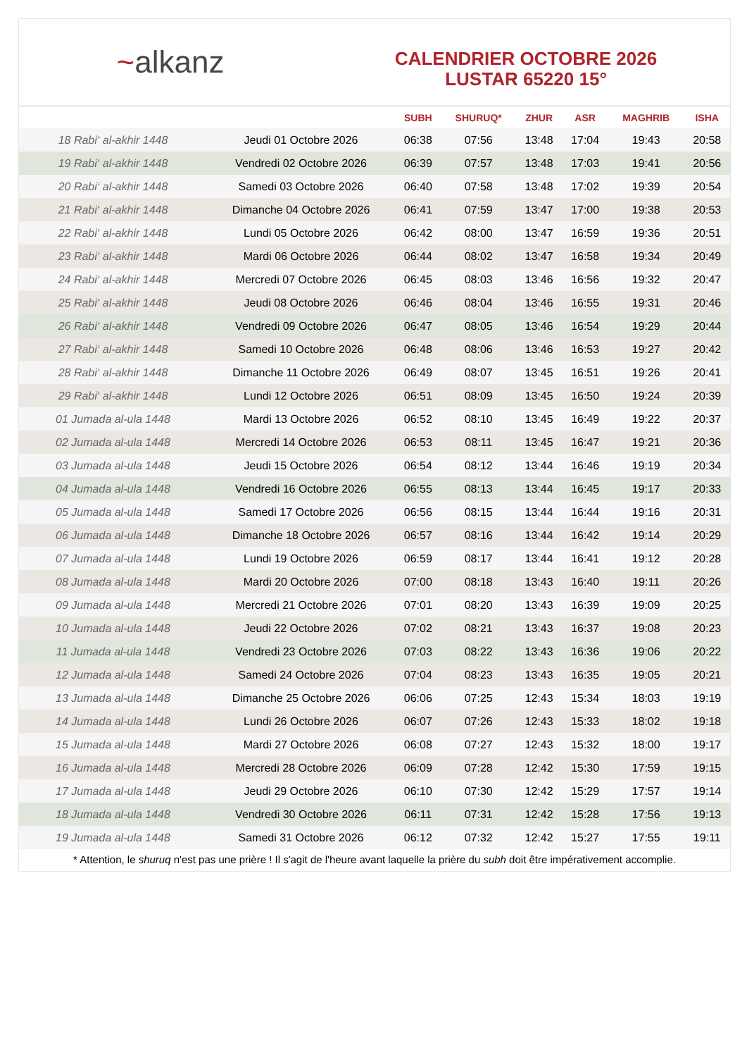~ alkanz
CALENDRIER OCTOBRE 2026
LUSTAR 65220 15°
| | | SUBH | SHURUQ* | ZHUR | ASR | MAGHRIB | ISHA |
| --- | --- | --- | --- | --- | --- | --- | --- |
| 18 Rabi‘ al-akhir 1448 | Jeudi 01 Octobre 2026 | 06:38 | 07:56 | 13:48 | 17:04 | 19:43 | 20:58 |
| 19 Rabi‘ al-akhir 1448 | Vendredi 02 Octobre 2026 | 06:39 | 07:57 | 13:48 | 17:03 | 19:41 | 20:56 |
| 20 Rabi‘ al-akhir 1448 | Samedi 03 Octobre 2026 | 06:40 | 07:58 | 13:48 | 17:02 | 19:39 | 20:54 |
| 21 Rabi‘ al-akhir 1448 | Dimanche 04 Octobre 2026 | 06:41 | 07:59 | 13:47 | 17:00 | 19:38 | 20:53 |
| 22 Rabi‘ al-akhir 1448 | Lundi 05 Octobre 2026 | 06:42 | 08:00 | 13:47 | 16:59 | 19:36 | 20:51 |
| 23 Rabi‘ al-akhir 1448 | Mardi 06 Octobre 2026 | 06:44 | 08:02 | 13:47 | 16:58 | 19:34 | 20:49 |
| 24 Rabi‘ al-akhir 1448 | Mercredi 07 Octobre 2026 | 06:45 | 08:03 | 13:46 | 16:56 | 19:32 | 20:47 |
| 25 Rabi‘ al-akhir 1448 | Jeudi 08 Octobre 2026 | 06:46 | 08:04 | 13:46 | 16:55 | 19:31 | 20:46 |
| 26 Rabi‘ al-akhir 1448 | Vendredi 09 Octobre 2026 | 06:47 | 08:05 | 13:46 | 16:54 | 19:29 | 20:44 |
| 27 Rabi‘ al-akhir 1448 | Samedi 10 Octobre 2026 | 06:48 | 08:06 | 13:46 | 16:53 | 19:27 | 20:42 |
| 28 Rabi‘ al-akhir 1448 | Dimanche 11 Octobre 2026 | 06:49 | 08:07 | 13:45 | 16:51 | 19:26 | 20:41 |
| 29 Rabi‘ al-akhir 1448 | Lundi 12 Octobre 2026 | 06:51 | 08:09 | 13:45 | 16:50 | 19:24 | 20:39 |
| 01 Jumada al-ula 1448 | Mardi 13 Octobre 2026 | 06:52 | 08:10 | 13:45 | 16:49 | 19:22 | 20:37 |
| 02 Jumada al-ula 1448 | Mercredi 14 Octobre 2026 | 06:53 | 08:11 | 13:45 | 16:47 | 19:21 | 20:36 |
| 03 Jumada al-ula 1448 | Jeudi 15 Octobre 2026 | 06:54 | 08:12 | 13:44 | 16:46 | 19:19 | 20:34 |
| 04 Jumada al-ula 1448 | Vendredi 16 Octobre 2026 | 06:55 | 08:13 | 13:44 | 16:45 | 19:17 | 20:33 |
| 05 Jumada al-ula 1448 | Samedi 17 Octobre 2026 | 06:56 | 08:15 | 13:44 | 16:44 | 19:16 | 20:31 |
| 06 Jumada al-ula 1448 | Dimanche 18 Octobre 2026 | 06:57 | 08:16 | 13:44 | 16:42 | 19:14 | 20:29 |
| 07 Jumada al-ula 1448 | Lundi 19 Octobre 2026 | 06:59 | 08:17 | 13:44 | 16:41 | 19:12 | 20:28 |
| 08 Jumada al-ula 1448 | Mardi 20 Octobre 2026 | 07:00 | 08:18 | 13:43 | 16:40 | 19:11 | 20:26 |
| 09 Jumada al-ula 1448 | Mercredi 21 Octobre 2026 | 07:01 | 08:20 | 13:43 | 16:39 | 19:09 | 20:25 |
| 10 Jumada al-ula 1448 | Jeudi 22 Octobre 2026 | 07:02 | 08:21 | 13:43 | 16:37 | 19:08 | 20:23 |
| 11 Jumada al-ula 1448 | Vendredi 23 Octobre 2026 | 07:03 | 08:22 | 13:43 | 16:36 | 19:06 | 20:22 |
| 12 Jumada al-ula 1448 | Samedi 24 Octobre 2026 | 07:04 | 08:23 | 13:43 | 16:35 | 19:05 | 20:21 |
| 13 Jumada al-ula 1448 | Dimanche 25 Octobre 2026 | 06:06 | 07:25 | 12:43 | 15:34 | 18:03 | 19:19 |
| 14 Jumada al-ula 1448 | Lundi 26 Octobre 2026 | 06:07 | 07:26 | 12:43 | 15:33 | 18:02 | 19:18 |
| 15 Jumada al-ula 1448 | Mardi 27 Octobre 2026 | 06:08 | 07:27 | 12:43 | 15:32 | 18:00 | 19:17 |
| 16 Jumada al-ula 1448 | Mercredi 28 Octobre 2026 | 06:09 | 07:28 | 12:42 | 15:30 | 17:59 | 19:15 |
| 17 Jumada al-ula 1448 | Jeudi 29 Octobre 2026 | 06:10 | 07:30 | 12:42 | 15:29 | 17:57 | 19:14 |
| 18 Jumada al-ula 1448 | Vendredi 30 Octobre 2026 | 06:11 | 07:31 | 12:42 | 15:28 | 17:56 | 19:13 |
| 19 Jumada al-ula 1448 | Samedi 31 Octobre 2026 | 06:12 | 07:32 | 12:42 | 15:27 | 17:55 | 19:11 |
* Attention, le shuruq n'est pas une prière ! Il s'agit de l'heure avant laquelle la prière du subh doit être impérativement accomplie.